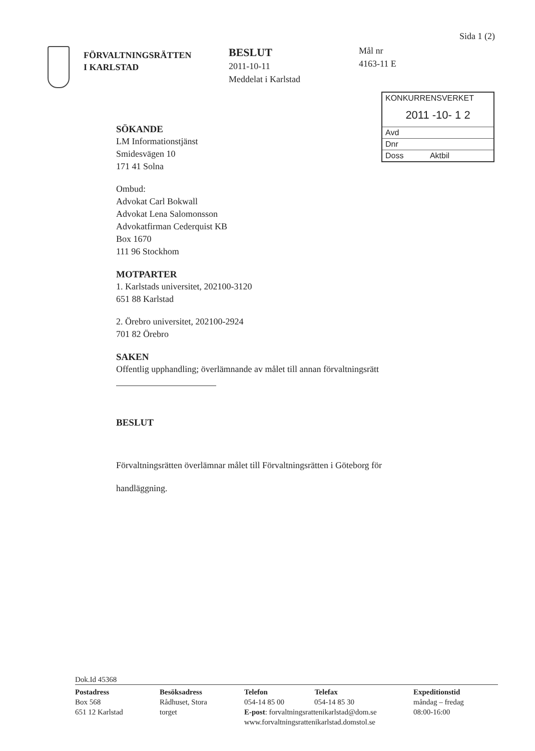Sida 1 (2)
FÖRVALTNINGSRÄTTEN
I KARLSTAD
BESLUT
2011-10-11
Meddelat i Karlstad
Mål nr
4163-11 E
KONKURRENSVERKET
2011 -10- 1 2
Avd
Dnr
Doss Aktbil
SÖKANDE
LM Informationstjänst
Smidesvägen 10
171 41 Solna
Ombud:
Advokat Carl Bokwall
Advokat Lena Salomonsson
Advokatfirman Cederquist KB
Box 1670
111 96 Stockhom
MOTPARTER
1. Karlstads universitet, 202100-3120
651 88 Karlstad
2. Örebro universitet, 202100-2924
701 82 Örebro
SAKEN
Offentlig upphandling; överlämnande av målet till annan förvaltningsrätt
BESLUT
Förvaltningsrätten överlämnar målet till Förvaltningsrätten i Göteborg för
handläggning.
Dok.Id 45368
Postadress
Box 568
651 12 Karlstad
Besöksadress
Rådhuset, Stora
torget
Telefon Telefax
054-14 85 00 054-14 85 30
E-post: forvaltningsrattenikarlstad@dom.se
www.forvaltningsrattenikarlstad.domstol.se
Expeditionstid
måndag – fredag
08:00-16:00